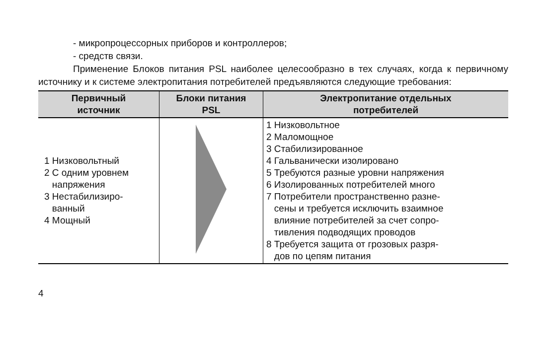- микропроцессорных приборов и контроллеров;
- средств связи.
Применение Блоков питания PSL наиболее целесообразно в тех случаях, когда к первичному источнику и к системе электропитания потребителей предъявляются следующие требования:
| Первичный источник | Блоки питания PSL | Электропитание отдельных потребителей |
| --- | --- | --- |
| 1 Низковольтный 2 С одним уровнем напряжения 3 Нестабилизиро- ванный 4 Мощный | | 1 Низковольтное 2 Маломощное 3 Стабилизированное 4 Гальванически изолировано 5 Требуются разные уровни напряжения 6 Изолированных потребителей много 7 Потребители пространственно разне- сены и требуется исключить взаимное влияние потребителей за счет сопро- тивления подводящих проводов 8 Требуется защита от грозовых разря- дов по цепям питания |
4